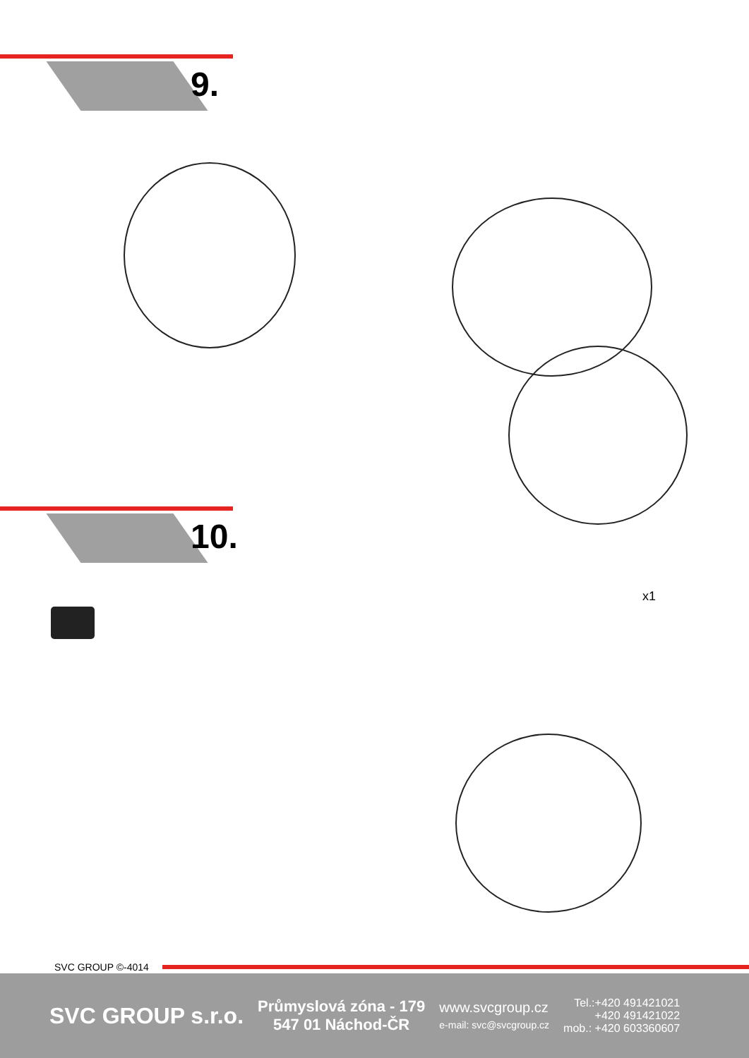9.
10.
x1
SVC GROUP ©-4014
SVC GROUP s.r.o.
Průmyslová zóna - 179
547 01 Náchod-ČR
www.svcgroup.cz
e-mail: svc@svcgroup.cz
Tel.:+420 491421021
+420 491421022
mob.: +420 603360607